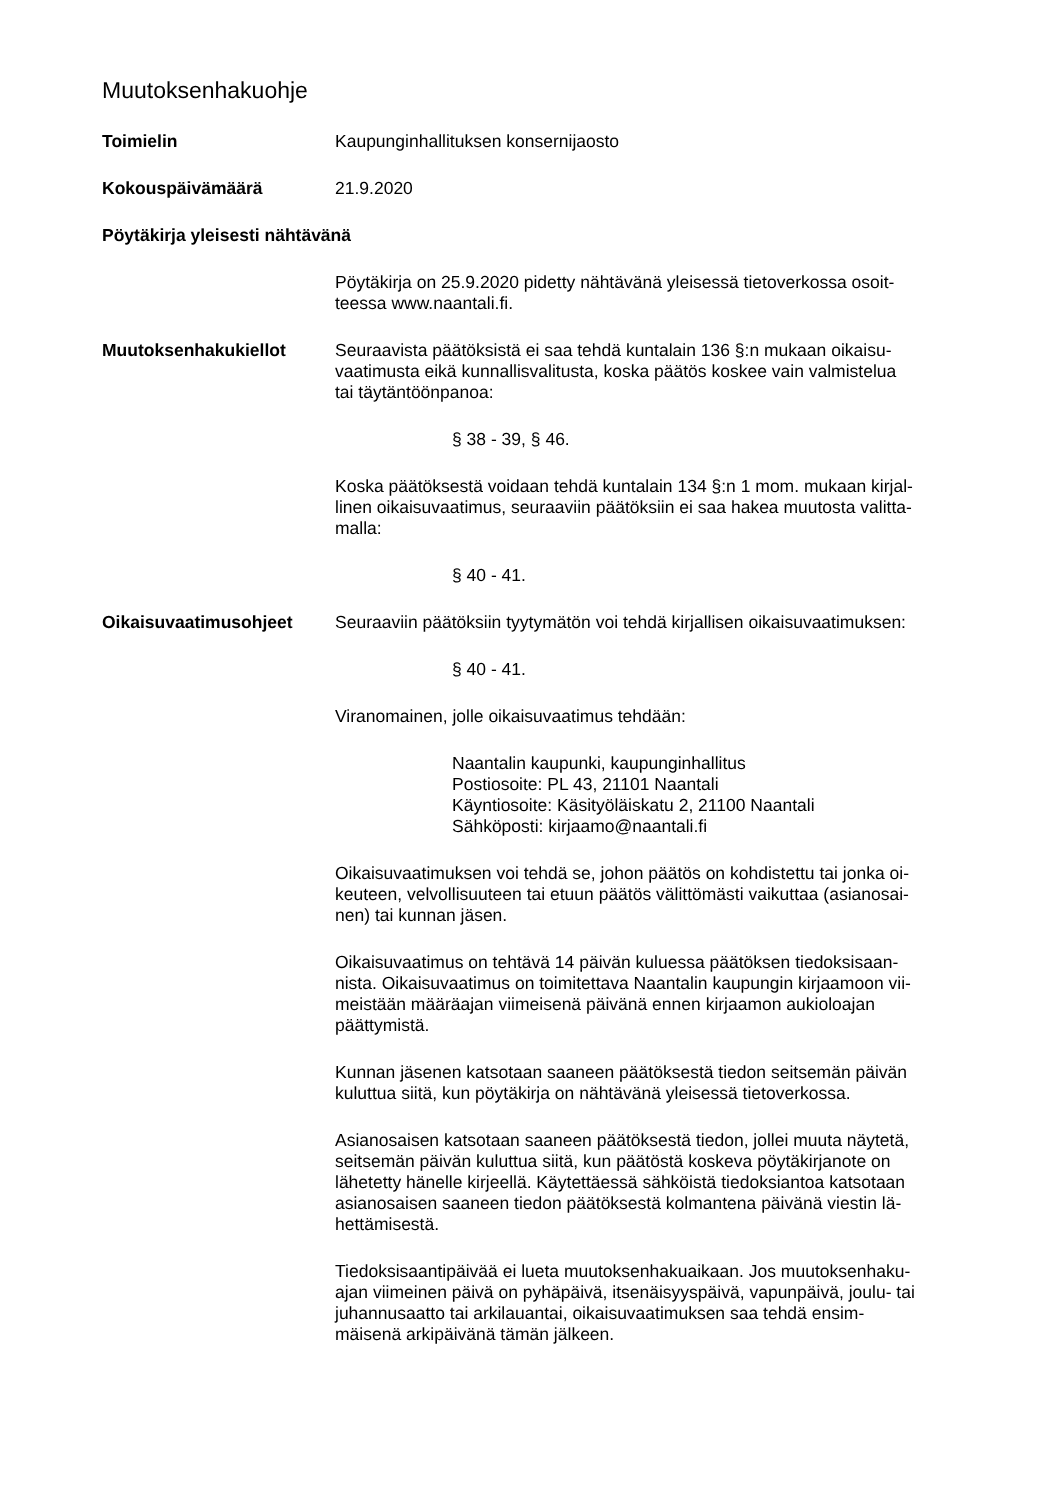Muutoksenhakuohje
Toimielin Kaupunginhallituksen konsernijaosto
Kokouspäivämäärä 21.9.2020
Pöytäkirja yleisesti nähtävänä
Pöytäkirja on 25.9.2020 pidetty nähtävänä yleisessä tietoverkossa osoit-
teessa www.naantali.fi.
Muutoksenhakukiellot Seuraavista päätöksistä ei saa tehdä kuntalain 136 §:n mukaan oikaisu-
vaatimusta eikä kunnallisvalitusta, koska päätös koskee vain valmistelua
tai täytäntöönpanoa:
§ 38 - 39, § 46.
Koska päätöksestä voidaan tehdä kuntalain 134 §:n 1 mom. mukaan kirjal-
linen oikaisuvaatimus, seuraaviin päätöksiin ei saa hakea muutosta valitta-
malla:
§ 40 - 41.
Oikaisuvaatimusohjeet Seuraaviin päätöksiin tyytymätön voi tehdä kirjallisen oikaisuvaatimuksen:
§ 40 - 41.
Viranomainen, jolle oikaisuvaatimus tehdään:
Naantalin kaupunki, kaupunginhallitus
Postiosoite: PL 43, 21101 Naantali
Käyntiosoite: Käsityöläiskatu 2, 21100 Naantali
Sähköposti: kirjaamo@naantali.fi
Oikaisuvaatimuksen voi tehdä se, johon päätös on kohdistettu tai jonka oi-
keuteen, velvollisuuteen tai etuun päätös välittömästi vaikuttaa (asianosai-
nen) tai kunnan jäsen.
Oikaisuvaatimus on tehtävä 14 päivän kuluessa päätöksen tiedoksisaan-
nista. Oikaisuvaatimus on toimitettava Naantalin kaupungin kirjaamoon vii-
meistään määräajan viimeisenä päivänä ennen kirjaamon aukioloajan
päättymistä.
Kunnan jäsenen katsotaan saaneen päätöksestä tiedon seitsemän päivän
kuluttua siitä, kun pöytäkirja on nähtävänä yleisessä tietoverkossa.
Asianosaisen katsotaan saaneen päätöksestä tiedon, jollei muuta näytetä,
seitsemän päivän kuluttua siitä, kun päätöstä koskeva pöytäkirjanote on
lähetetty hänelle kirjeellä. Käytettäessä sähköistä tiedoksiantoa katsotaan
asianosaisen saaneen tiedon päätöksestä kolmantena päivänä viestin lä-
hettämisestä.
Tiedoksisaantipäivää ei lueta muutoksenhakuaikaan. Jos muutoksenhaku-
ajan viimeinen päivä on pyhäpäivä, itsenäisyyspäivä, vapunpäivä, joulu- tai
juhannusaatto tai arkilauantai, oikaisuvaatimuksen saa tehdä ensim-
mäisenä arkipäivänä tämän jälkeen.